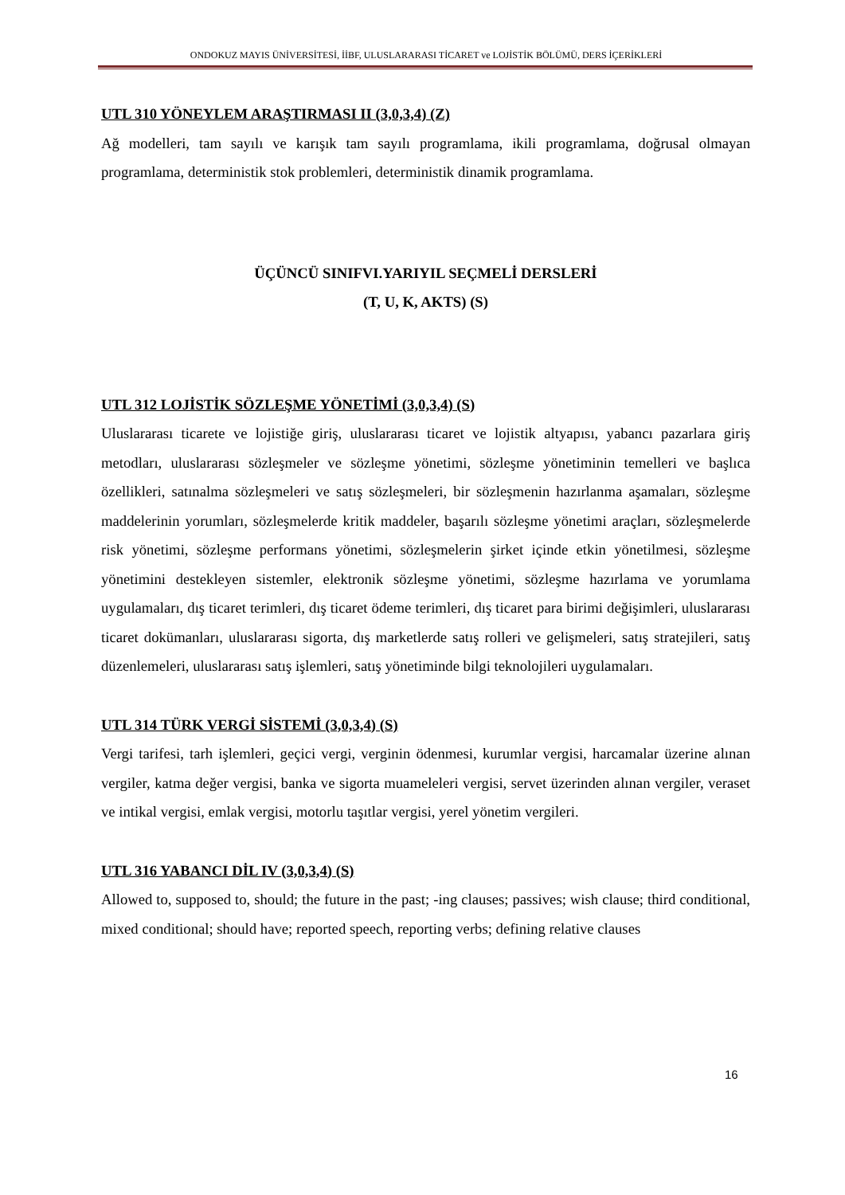ONDOKUZ MAYIS ÜNİVERSİTESİ, İİBF, ULUSLARARASI TİCARET ve LOJİSTİK BÖLÜMÜ, DERS İÇERİKLERİ
UTL 310 YÖNEYLEM ARAŞTIRMASI II (3,0,3,4) (Z)
Ağ modelleri, tam sayılı ve karışık tam sayılı programlama, ikili programlama, doğrusal olmayan programlama, deterministik stok problemleri, deterministik dinamik programlama.
ÜÇÜNCÜ SINIFVI.YARIYIL SEÇMELİ DERSLERİ
(T, U, K, AKTS) (S)
UTL 312 LOJİSTİK SÖZLEŞME YÖNETİMİ (3,0,3,4) (S)
Uluslararası ticarete ve lojistiğe giriş, uluslararası ticaret ve lojistik altyapısı, yabancı pazarlara giriş metodları, uluslararası sözleşmeler ve sözleşme yönetimi, sözleşme yönetiminin temelleri ve başlıca özellikleri, satınalma sözleşmeleri ve satış sözleşmeleri, bir sözleşmenin hazırlanma aşamaları, sözleşme maddelerinin yorumları, sözleşmelerde kritik maddeler, başarılı sözleşme yönetimi araçları, sözleşmelerde risk yönetimi, sözleşme performans yönetimi, sözleşmelerin şirket içinde etkin yönetilmesi, sözleşme yönetimini destekleyen sistemler, elektronik sözleşme yönetimi, sözleşme hazırlama ve yorumlama uygulamaları, dış ticaret terimleri, dış ticaret ödeme terimleri, dış ticaret para birimi değişimleri, uluslararası ticaret dokümanları, uluslararası sigorta, dış marketlerde satış rolleri ve gelişmeleri, satış stratejileri, satış düzenlemeleri, uluslararası satış işlemleri, satış yönetiminde bilgi teknolojileri uygulamaları.
UTL 314 TÜRK VERGİ SİSTEMİ (3,0,3,4) (S)
Vergi tarifesi, tarh işlemleri, geçici vergi, verginin ödenmesi, kurumlar vergisi, harcamalar üzerine alınan vergiler, katma değer vergisi, banka ve sigorta muameleleri vergisi, servet üzerinden alınan vergiler, veraset ve intikal vergisi, emlak vergisi, motorlu taşıtlar vergisi, yerel yönetim vergileri.
UTL 316 YABANCI DİL IV (3,0,3,4) (S)
Allowed to, supposed to, should; the future in the past; -ing clauses; passives; wish clause; third conditional, mixed conditional; should have; reported speech, reporting verbs; defining relative clauses
16